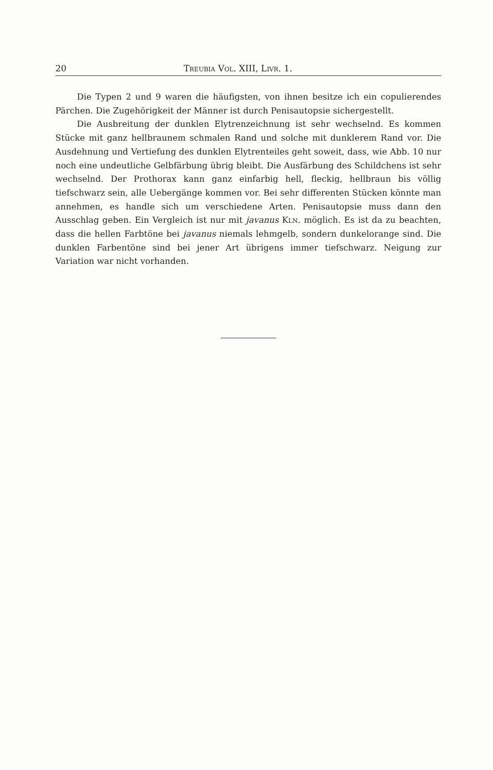20 Treubia Vol. XIII, Livr. 1.
Die Typen 2 und 9 waren die häufigsten, von ihnen besitze ich ein copulierendes Pärchen. Die Zugehörigkeit der Männer ist durch Penisautopsie sichergestellt.
Die Ausbreitung der dunklen Elytrenzeichnung ist sehr wechselnd. Es kommen Stücke mit ganz hellbraunem schmalen Rand und solche mit dunklerem Rand vor. Die Ausdehnung und Vertiefung des dunklen Elytrenteiles geht soweit, dass, wie Abb. 10 nur noch eine undeutliche Gelbfärbung übrig bleibt. Die Ausfärbung des Schildchens ist sehr wechselnd. Der Prothorax kann ganz einfarbig hell, fleckig, hellbraun bis völlig tiefschwarz sein, alle Uebergänge kommen vor. Bei sehr differenten Stücken könnte man annehmen, es handle sich um verschiedene Arten. Penisautopsie muss dann den Ausschlag geben. Ein Vergleich ist nur mit javanus Kln. möglich. Es ist da zu beachten, dass die hellen Farbtöne bei javanus niemals lehmgelb, sondern dunkelorange sind. Die dunklen Farbentöne sind bei jener Art übrigens immer tiefschwarz. Neigung zur Variation war nicht vorhanden.